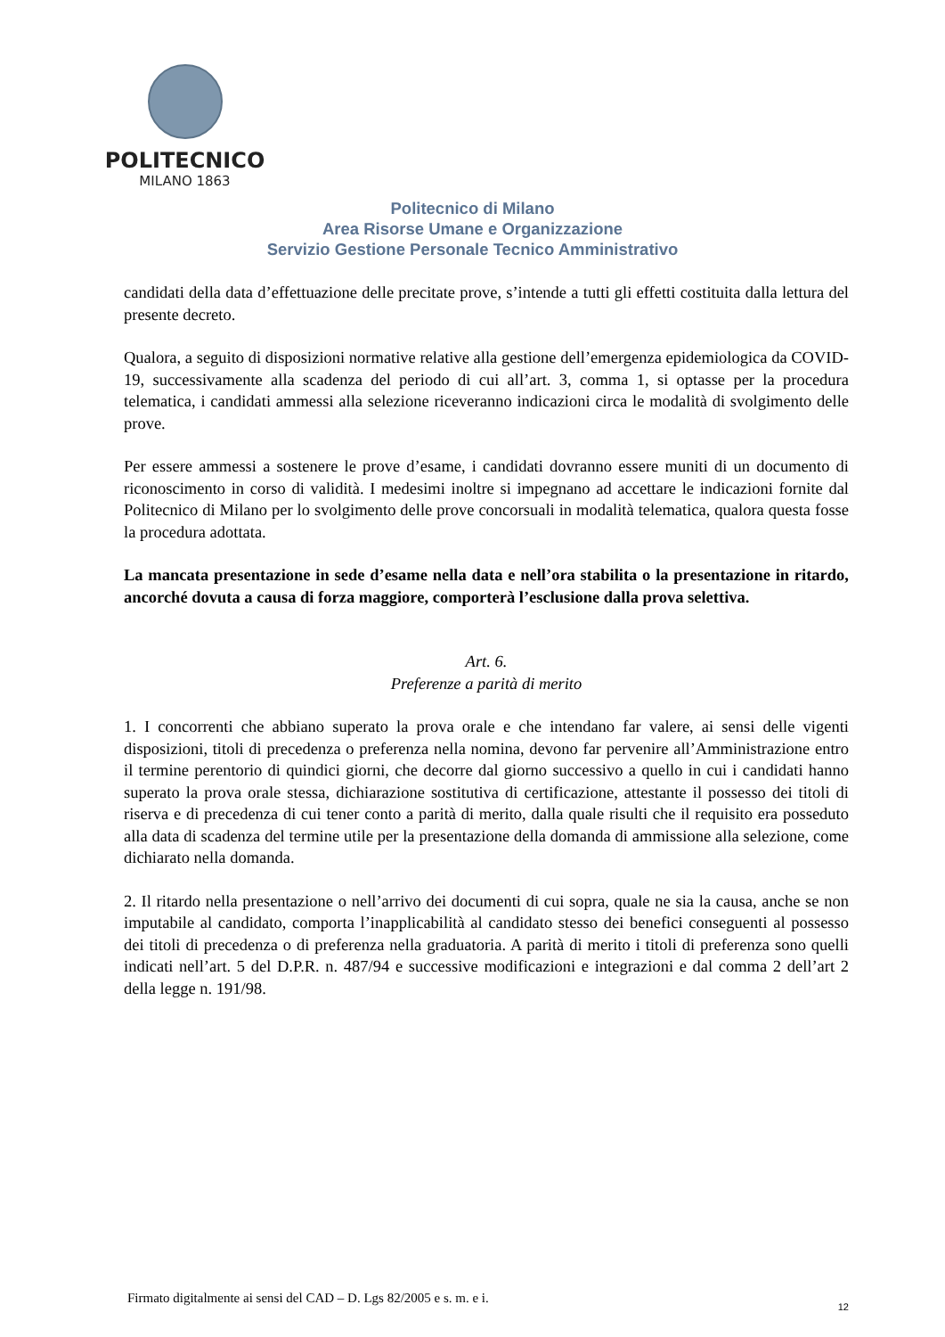POLITECNICO
MILANO 1863
Politecnico di Milano
Area Risorse Umane e Organizzazione
Servizio Gestione Personale Tecnico Amministrativo
candidati della data d’effettuazione delle precitate prove, s’intende a tutti gli effetti costituita dalla lettura del presente decreto.
Qualora, a seguito di disposizioni normative relative alla gestione dell’emergenza epidemiologica da COVID-19, successivamente alla scadenza del periodo di cui all’art. 3, comma 1, si optasse per la procedura telematica, i candidati ammessi alla selezione riceveranno indicazioni circa le modalità di svolgimento delle prove.
Per essere ammessi a sostenere le prove d’esame, i candidati dovranno essere muniti di un documento di riconoscimento in corso di validità. I medesimi inoltre si impegnano ad accettare le indicazioni fornite dal Politecnico di Milano per lo svolgimento delle prove concorsuali in modalità telematica, qualora questa fosse la procedura adottata.
La mancata presentazione in sede d’esame nella data e nell’ora stabilita o la presentazione in ritardo, ancorché dovuta a causa di forza maggiore, comporterà l’esclusione dalla prova selettiva.
Art. 6.
Preferenze a parità di merito
1. I concorrenti che abbiano superato la prova orale e che intendano far valere, ai sensi delle vigenti disposizioni, titoli di precedenza o preferenza nella nomina, devono far pervenire all’Amministrazione entro il termine perentorio di quindici giorni, che decorre dal giorno successivo a quello in cui i candidati hanno superato la prova orale stessa, dichiarazione sostitutiva di certificazione, attestante il possesso dei titoli di riserva e di precedenza di cui tener conto a parità di merito, dalla quale risulti che il requisito era posseduto alla data di scadenza del termine utile per la presentazione della domanda di ammissione alla selezione, come dichiarato nella domanda.
2. Il ritardo nella presentazione o nell’arrivo dei documenti di cui sopra, quale ne sia la causa, anche se non imputabile al candidato, comporta l’inapplicabilità al candidato stesso dei benefici conseguenti al possesso dei titoli di precedenza o di preferenza nella graduatoria. A parità di merito i titoli di preferenza sono quelli indicati nell’art. 5 del D.P.R. n. 487/94 e successive modificazioni e integrazioni e dal comma 2 dell’art 2 della legge n. 191/98.
Firmato digitalmente ai sensi del CAD – D. Lgs 82/2005 e s. m. e i.
12